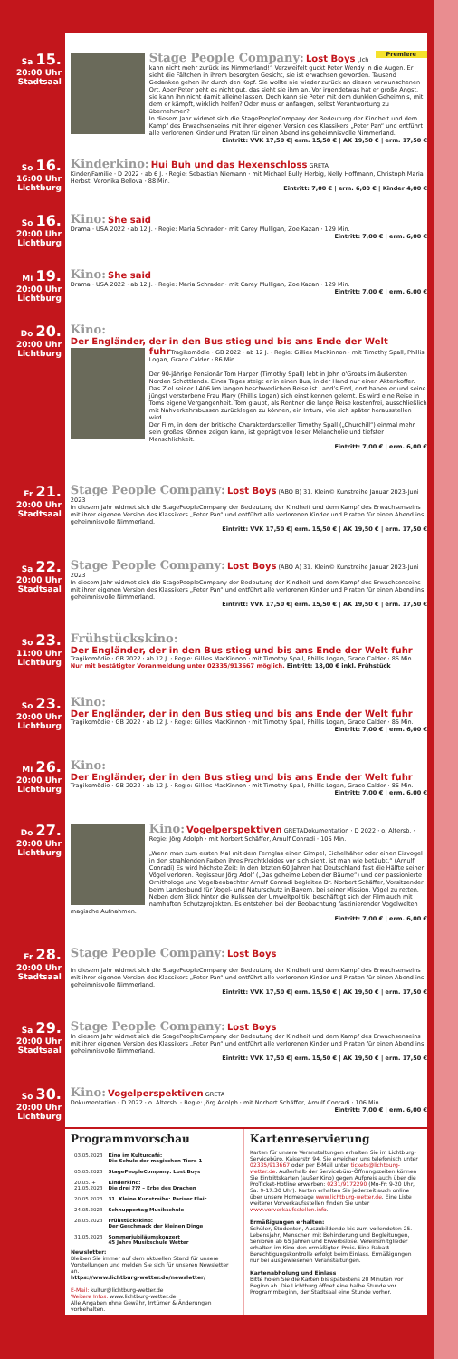Sa 15.
20:00 Uhr
Stadtsaal
Stage People Company: Lost Boys Premiere
„Ich kann nicht mehr zurück ins Nimmerland!“ Verzweifelt guckt Peter Wendy in die Augen. Er sieht die Fältchen in ihrem besorgten Gesicht, sie ist erwachsen geworden. Tausend Gedanken gehen ihr durch den Kopf. Sie wollte nie wieder zurück an diesen verwunschenen Ort. Aber Peter geht es nicht gut, das sieht sie ihm an. Vor irgendetwas hat er große Angst, sie kann ihn nicht damit alleine lassen. Doch kann sie Peter mit dem dunklen Geheimnis, mit dem er kämpft, wirklich helfen? Oder muss er anfangen, selbst Verantwortung zu übernehmen?
In diesem Jahr widmet sich die StagePeopleCompany der Bedeutung der Kindheit und dem Kampf des Erwachsenseins mit ihrer eigenen Version des Klassikers „Peter Pan“ und entführt alle verlorenen Kinder und Piraten für einen Abend ins geheimnisvolle Nimmerland.
Eintritt: VVK 17,50 €| erm. 15,50 € | AK 19,50 € | erm. 17,50 €
So 16.
16:00 Uhr
Lichtburg
Kinderkino: Hui Buh und das Hexenschloss GRETA
Kinder/Familie · D 2022 · ab 6 J. · Regie: Sebastian Niemann · mit Michael Bully Herbig, Nelly Hoffmann, Christoph Maria Herbst, Veronika Bellova · 88 Min.
Eintritt: 7,00 € | erm. 6,00 € | Kinder 4,00 €
So 16.
20:00 Uhr
Lichtburg
Kino: She said
Drama · USA 2022 · ab 12 J. · Regie: Maria Schrader · mit Carey Mulligan, Zoe Kazan · 129 Min.
Eintritt: 7,00 € | erm. 6,00 €
Mi 19.
20:00 Uhr
Lichtburg
Kino: She said
Drama · USA 2022 · ab 12 J. · Regie: Maria Schrader · mit Carey Mulligan, Zoe Kazan · 129 Min.
Eintritt: 7,00 € | erm. 6,00 €
Do 20.
20:00 Uhr
Lichtburg
Kino:
Der Engländer, der in den Bus stieg und bis ans Ende der Welt fuhr
Tragikomödie · GB 2022 · ab 12 J. · Regie: Gillies MacKinnon · mit Timothy Spall, Phillis Logan, Grace Calder · 86 Min.
Der 90-jährige Pensionär Tom Harper (Timothy Spall) lebt in John o'Groats im äußersten Norden Schottlands. Eines Tages steigt er in einen Bus, in der Hand nur einen Aktenkoffer. Das Ziel seiner 1406 km langen beschwerlichen Reise ist Land’s End, dort haben er und seine jüngst verstorbene Frau Mary (Phillis Logan) sich einst kennen gelernt. Es wird eine Reise in Toms eigene Vergangenheit. Tom glaubt, als Rentner die lange Reise kostenfrei, ausschließlich mit Nahverkehrsbussen zurücklegen zu können, ein Irrtum, wie sich später herausstellen wird….
Der Film, in dem der britische Charakterdarsteller Timothy Spall („Churchill“) einmal mehr sein großes Können zeigen kann, ist geprägt von leiser Melancholie und tiefster Menschlichkeit.
Eintritt: 7,00 € | erm. 6,00 €
Fr 21.
20:00 Uhr
Stadtsaal
Stage People Company: Lost Boys (ABO B) 31. Klein© Kunstreihe Januar 2023-Juni 2023
In diesem Jahr widmet sich die StagePeopleCompany der Bedeutung der Kindheit und dem Kampf des Erwachsenseins mit ihrer eigenen Version des Klassikers „Peter Pan“ und entführt alle verlorenen Kinder und Piraten für einen Abend ins geheimnisvolle Nimmerland.
Eintritt: VVK 17,50 €| erm. 15,50 € | AK 19,50 € | erm. 17,50 €
Sa 22.
20:00 Uhr
Stadtsaal
Stage People Company: Lost Boys (ABO A) 31. Klein© Kunstreihe Januar 2023-Juni 2023
In diesem Jahr widmet sich die StagePeopleCompany der Bedeutung der Kindheit und dem Kampf des Erwachsenseins mit ihrer eigenen Version des Klassikers „Peter Pan“ und entführt alle verlorenen Kinder und Piraten für einen Abend ins geheimnisvolle Nimmerland.
Eintritt: VVK 17,50 €| erm. 15,50 € | AK 19,50 € | erm. 17,50 €
So 23.
11:00 Uhr
Lichtburg
Frühstückskino:
Der Engländer, der in den Bus stieg und bis ans Ende der Welt fuhr
Tragikomödie · GB 2022 · ab 12 J. · Regie: Gillies MacKinnon · mit Timothy Spall, Phillis Logan, Grace Calder · 86 Min.
Nur mit bestätigter Voranmeldung unter 02335/913667 möglich. Eintritt: 18,00 € inkl. Frühstück
So 23.
20:00 Uhr
Lichtburg
Kino:
Der Engländer, der in den Bus stieg und bis ans Ende der Welt fuhr
Tragikomödie · GB 2022 · ab 12 J. · Regie: Gillies MacKinnon · mit Timothy Spall, Phillis Logan, Grace Calder · 86 Min.
Eintritt: 7,00 € | erm. 6,00 €
Mi 26.
20:00 Uhr
Lichtburg
Kino:
Der Engländer, der in den Bus stieg und bis ans Ende der Welt fuhr
Tragikomödie · GB 2022 · ab 12 J. · Regie: Gillies MacKinnon · mit Timothy Spall, Phillis Logan, Grace Calder · 86 Min.
Eintritt: 7,00 € | erm. 6,00 €
Do 27.
20:00 Uhr
Lichtburg
Kino: Vogelperspektiven GRETA
Dokumentation · D 2022 · o. Altersb. · Regie: Jörg Adolph · mit Norbert Schäffer, Arnulf Conradi · 106 Min.
„Wenn man zum ersten Mal mit dem Fernglas einen Gimpel, Eichelhäher oder einen Eisvogel in den strahlenden Farben ihres Prachtkleides vor sich sieht, ist man wie betäubt.“ (Arnulf Conradi) Es wird höchste Zeit: In den letzten 60 Jahren hat Deutschland fast die Hälfte seiner Vögel verloren. Regisseur Jörg Adolf („Das geheime Leben der Bäume“) und der passionierte Ornithologe und Vogelbeobachter Arnulf Conradi begleiten Dr. Norbert Schäffer, Vorsitzender beim Landesbund für Vogel- und Naturschutz in Bayern, bei seiner Mission, Vögel zu retten. Neben dem Blick hinter die Kulissen der Umweltpolitik, beschäftigt sich der Film auch mit namhaften Schutzprojekten. Es entstehen bei der Beobachtung faszinierender Vogelwelten magische Aufnahmen.
Eintritt: 7,00 € | erm. 6,00 €
Fr 28.
20:00 Uhr
Stadtsaal
Stage People Company: Lost Boys
In diesem Jahr widmet sich die StagePeopleCompany der Bedeutung der Kindheit und dem Kampf des Erwachsenseins mit ihrer eigenen Version des Klassikers „Peter Pan“ und entführt alle verlorenen Kinder und Piraten für einen Abend ins geheimnisvolle Nimmerland.
Eintritt: VVK 17,50 €| erm. 15,50 € | AK 19,50 € | erm. 17,50 €
Sa 29.
20:00 Uhr
Stadtsaal
Stage People Company: Lost Boys
In diesem Jahr widmet sich die StagePeopleCompany der Bedeutung der Kindheit und dem Kampf des Erwachsenseins mit ihrer eigenen Version des Klassikers „Peter Pan“ und entführt alle verlorenen Kinder und Piraten für einen Abend ins geheimnisvolle Nimmerland.
Eintritt: VVK 17,50 €| erm. 15,50 € | AK 19,50 € | erm. 17,50 €
So 30.
20:00 Uhr
Lichtburg
Kino: Vogelperspektiven GRETA
Dokumentation · D 2022 · o. Altersb. · Regie: Jörg Adolph · mit Norbert Schäffer, Arnulf Conradi · 106 Min.
Eintritt: 7,00 € | erm. 6,00 €
Programmvorschau
| 03.05.2023 | Kino im Kulturcafé: Die Schule der magischen Tiere 1 |
| 05.05.2023 | StagePeopleCompany: Lost Boys |
| 20.05. + 21.05.2023 | Kinderkino: Die drei ??? – Erbe des Drachen |
| 20.05.2023 | 31. Kleine Kunstreihe: Pariser Flair |
| 24.05.2023 | Schnuppertag Musikschule |
| 28.05.2023 | Frühstückskino: Der Geschmack der kleinen Dinge |
| 31.05.2023 | Sommerjubiläumskonzert 45 Jahre Musikschule Wetter |
Newsletter:
Bleiben Sie immer auf dem aktuellen Stand für unsere Vorstellungen und melden Sie sich für unseren Newsletter an.
https://www.lichtburg-wetter.de/newsletter/
E-Mail: kultur@lichtburg-wetter.de
Weitere Infos: www.lichtburg-wetter.de
Alle Angaben ohne Gewähr, Irrtümer & Änderungen vorbehalten.
Kartenreservierung
Karten für unsere Veranstaltungen erhalten Sie im Lichtburg-Servicebüro, Kaiserstr. 94. Sie erreichen uns telefonisch unter 02335/913667 oder per E-Mail unter tickets@lichtburg-wetter.de. Außerhalb der Servicebüro-Öffnungszeiten können Sie Eintrittskarten (außer Kino) gegen Aufpreis auch über die ProTicket-Hotline erwerben: 0231/9172290 (Mo-Fr: 9-20 Uhr, Sa: 9-17:30 Uhr). Karten erhalten Sie jederzeit auch online über unsere Homepage www.lichtburg-wetter.de. Eine Liste weiterer Vorverkaufsstellen finden Sie unter www.vorverkaufsstellen.info.
Ermäßigungen erhalten:
Schüler, Studenten, Auszubildende bis zum vollendeten 25. Lebensjahr, Menschen mit Behinderung und Begleitungen, Senioren ab 65 Jahren und Erwerbslose. Vereinsmitglieder erhalten im Kino den ermäßigten Preis. Eine Rabatt-Berechtigungskontrolle erfolgt beim Einlass. Ermäßigungen nur bei ausgewiesenen Veranstaltungen.
Kartenabholung und Einlass
Bitte holen Sie die Karten bis spätestens 20 Minuten vor Beginn ab. Die Lichtburg öffnet eine halbe Stunde vor Programmbeginn, der Stadtsaal eine Stunde vorher.